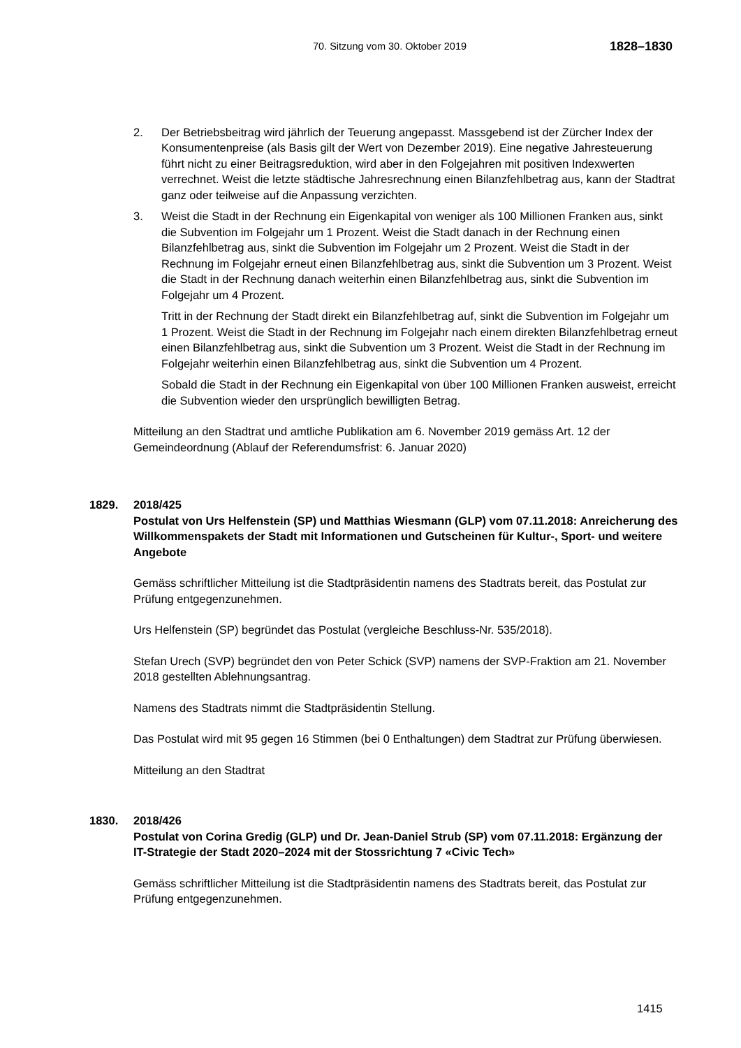70. Sitzung vom 30. Oktober 2019
1828–1830
2. Der Betriebsbeitrag wird jährlich der Teuerung angepasst. Massgebend ist der Zürcher Index der Konsumentenpreise (als Basis gilt der Wert von Dezember 2019). Eine negative Jahresteuerung führt nicht zu einer Beitragsreduktion, wird aber in den Folgejahren mit positiven Indexwerten verrechnet. Weist die letzte städtische Jahresrechnung einen Bilanzfehlbetrag aus, kann der Stadtrat ganz oder teilweise auf die Anpassung verzichten.
3. Weist die Stadt in der Rechnung ein Eigenkapital von weniger als 100 Millionen Franken aus, sinkt die Subvention im Folgejahr um 1 Prozent. Weist die Stadt danach in der Rechnung einen Bilanzfehlbetrag aus, sinkt die Subvention im Folgejahr um 2 Prozent. Weist die Stadt in der Rechnung im Folgejahr erneut einen Bilanzfehlbetrag aus, sinkt die Subvention um 3 Prozent. Weist die Stadt in der Rechnung danach weiterhin einen Bilanzfehlbetrag aus, sinkt die Subvention im Folgejahr um 4 Prozent.
Tritt in der Rechnung der Stadt direkt ein Bilanzfehlbetrag auf, sinkt die Subvention im Folgejahr um 1 Prozent. Weist die Stadt in der Rechnung im Folgejahr nach einem direkten Bilanzfehlbetrag erneut einen Bilanzfehlbetrag aus, sinkt die Subvention um 3 Prozent. Weist die Stadt in der Rechnung im Folgejahr weiterhin einen Bilanzfehlbetrag aus, sinkt die Subvention um 4 Prozent.
Sobald die Stadt in der Rechnung ein Eigenkapital von über 100 Millionen Franken ausweist, erreicht die Subvention wieder den ursprünglich bewilligten Betrag.
Mitteilung an den Stadtrat und amtliche Publikation am 6. November 2019 gemäss Art. 12 der Gemeindeordnung (Ablauf der Referendumsfrist: 6. Januar 2020)
1829. 2018/425
Postulat von Urs Helfenstein (SP) und Matthias Wiesmann (GLP) vom 07.11.2018: Anreicherung des Willkommenspakets der Stadt mit Informationen und Gutscheinen für Kultur-, Sport- und weitere Angebote
Gemäss schriftlicher Mitteilung ist die Stadtpräsidentin namens des Stadtrats bereit, das Postulat zur Prüfung entgegenzunehmen.
Urs Helfenstein (SP) begründet das Postulat (vergleiche Beschluss-Nr. 535/2018).
Stefan Urech (SVP) begründet den von Peter Schick (SVP) namens der SVP-Fraktion am 21. November 2018 gestellten Ablehnungsantrag.
Namens des Stadtrats nimmt die Stadtpräsidentin Stellung.
Das Postulat wird mit 95 gegen 16 Stimmen (bei 0 Enthaltungen) dem Stadtrat zur Prüfung überwiesen.
Mitteilung an den Stadtrat
1830. 2018/426
Postulat von Corina Gredig (GLP) und Dr. Jean-Daniel Strub (SP) vom 07.11.2018: Ergänzung der IT-Strategie der Stadt 2020–2024 mit der Stossrichtung 7 «Civic Tech»
Gemäss schriftlicher Mitteilung ist die Stadtpräsidentin namens des Stadtrats bereit, das Postulat zur Prüfung entgegenzunehmen.
1415